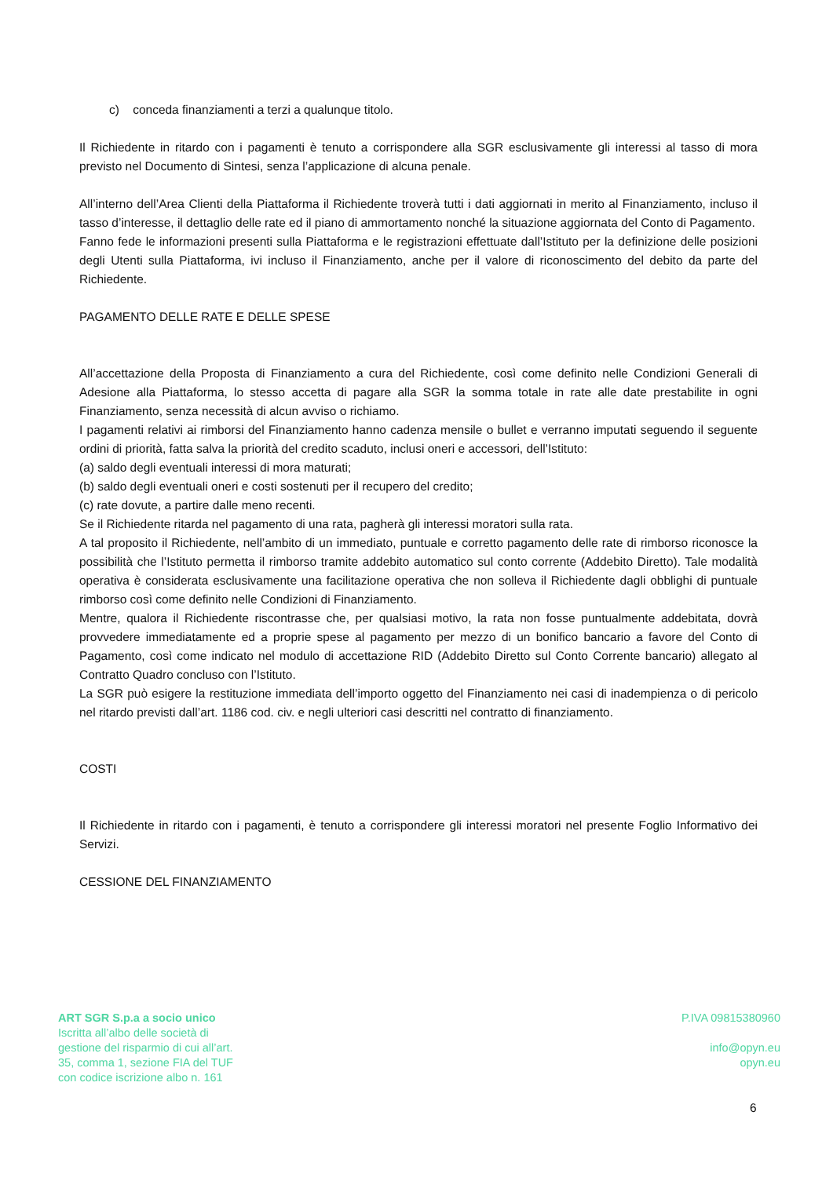c) conceda finanziamenti a terzi a qualunque titolo.
Il Richiedente in ritardo con i pagamenti è tenuto a corrispondere alla SGR esclusivamente gli interessi al tasso di mora previsto nel Documento di Sintesi, senza l’applicazione di alcuna penale.
All’interno dell’Area Clienti della Piattaforma il Richiedente troverà tutti i dati aggiornati in merito al Finanziamento, incluso il tasso d’interesse, il dettaglio delle rate ed il piano di ammortamento nonché la situazione aggiornata del Conto di Pagamento.
Fanno fede le informazioni presenti sulla Piattaforma e le registrazioni effettuate dall’Istituto per la definizione delle posizioni degli Utenti sulla Piattaforma, ivi incluso il Finanziamento, anche per il valore di riconoscimento del debito da parte del Richiedente.
PAGAMENTO DELLE RATE E DELLE SPESE
All’accettazione della Proposta di Finanziamento a cura del Richiedente, così come definito nelle Condizioni Generali di Adesione alla Piattaforma, lo stesso accetta di pagare alla SGR la somma totale in rate alle date prestabilite in ogni Finanziamento, senza necessità di alcun avviso o richiamo.
I pagamenti relativi ai rimborsi del Finanziamento hanno cadenza mensile o bullet e verranno imputati seguendo il seguente ordini di priorità, fatta salva la priorità del credito scaduto, inclusi oneri e accessori, dell’Istituto:
(a) saldo degli eventuali interessi di mora maturati;
(b) saldo degli eventuali oneri e costi sostenuti per il recupero del credito;
(c) rate dovute, a partire dalle meno recenti.
Se il Richiedente ritarda nel pagamento di una rata, pagherà gli interessi moratori sulla rata.
A tal proposito il Richiedente, nell’ambito di un immediato, puntuale e corretto pagamento delle rate di rimborso riconosce la possibilità che l’Istituto permetta il rimborso tramite addebito automatico sul conto corrente (Addebito Diretto). Tale modalità operativa è considerata esclusivamente una facilitazione operativa che non solleva il Richiedente dagli obblighi di puntuale rimborso così come definito nelle Condizioni di Finanziamento.
Mentre, qualora il Richiedente riscontrasse che, per qualsiasi motivo, la rata non fosse puntualmente addebitata, dovrà provvedere immediatamente ed a proprie spese al pagamento per mezzo di un bonifico bancario a favore del Conto di Pagamento, così come indicato nel modulo di accettazione RID (Addebito Diretto sul Conto Corrente bancario) allegato al Contratto Quadro concluso con l’Istituto.
La SGR può esigere la restituzione immediata dell’importo oggetto del Finanziamento nei casi di inadempienza o di pericolo nel ritardo previsti dall’art. 1186 cod. civ. e negli ulteriori casi descritti nel contratto di finanziamento.
COSTI
Il Richiedente in ritardo con i pagamenti, è tenuto a corrispondere gli interessi moratori nel presente Foglio Informativo dei Servizi.
CESSIONE DEL FINANZIAMENTO
ART SGR S.p.a a socio unico
Iscritta all’albo delle società di
gestione del risparmio di cui all’art.
35, comma 1, sezione FIA del TUF
con codice iscrizione albo n. 161
P.IVA 09815380960
info@opyn.eu
opyn.eu
6